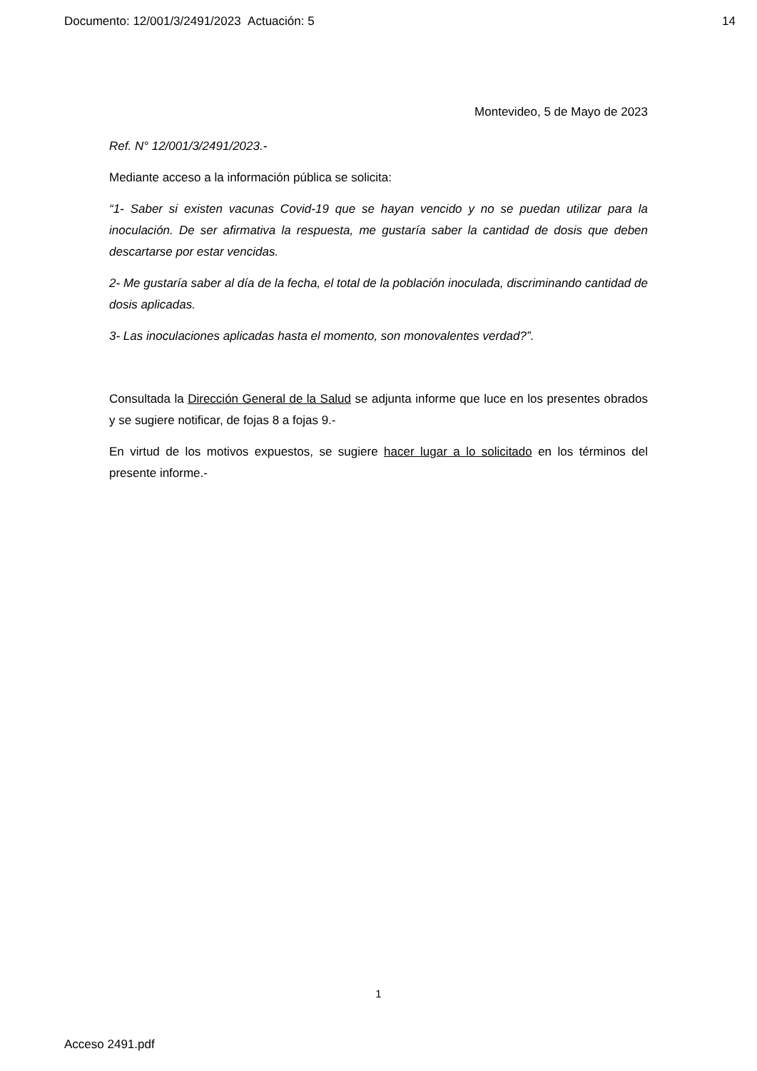Documento: 12/001/3/2491/2023 Actuación: 5 14
Montevideo, 5 de Mayo de 2023
Ref. N° 12/001/3/2491/2023.-
Mediante acceso a la información pública se solicita:
“1- Saber si existen vacunas Covid-19 que se hayan vencido y no se puedan utilizar para la inoculación. De ser afirmativa la respuesta, me gustaría saber la cantidad de dosis que deben descartarse por estar vencidas.
2- Me gustaría saber al día de la fecha, el total de la población inoculada, discriminando cantidad de dosis aplicadas.
3- Las inoculaciones aplicadas hasta el momento, son monovalentes verdad?”.
Consultada la Dirección General de la Salud se adjunta informe que luce en los presentes obrados y se sugiere notificar, de fojas 8 a fojas 9.-
En virtud de los motivos expuestos, se sugiere hacer lugar a lo solicitado en los términos del presente informe.-
1
Acceso 2491.pdf